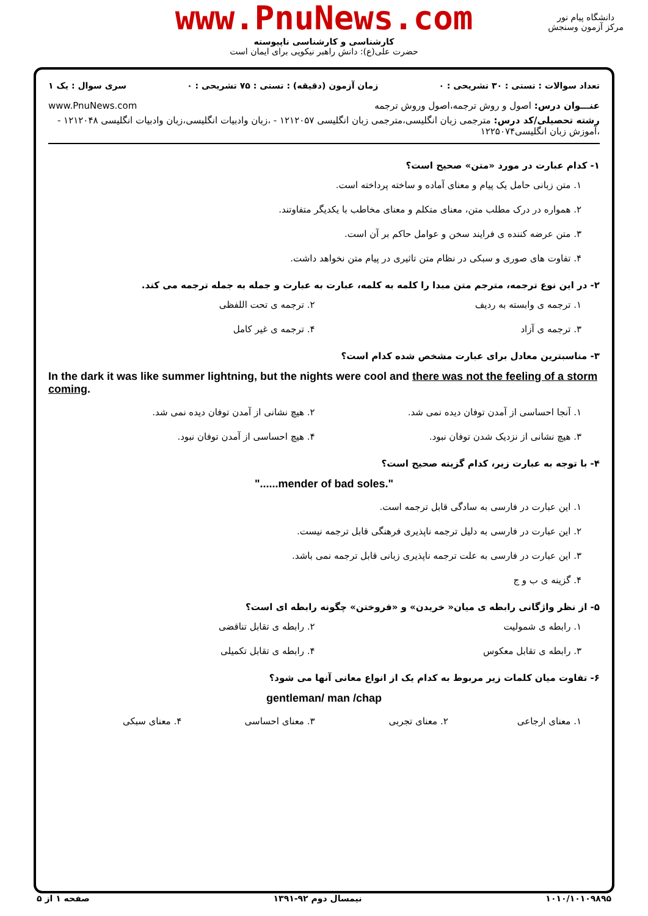www.PnuNews.com
کارشناسی و کارشناسی ناپیوسته
حضرت علی(ع): دانش راهبر نیکویی برای ایمان است
دانشگاه پیام نور
مرکز آزمون وسنجش
تعداد سوالات : تستی : ۳۰ تشریحی : ۰ زمان آزمون (دقیقه) : تستی : ۷۵ تشریحی : ۰ سری سوال : یک ۱
عنـــوان درس: اصول و روش ترجمه،اصول وروش ترجمه www.PnuNews.com
رشته تحصیلی/کد درس: مترجمی زبان انگلیسی،مترجمی زبان انگلیسی ۱۲۱۲۰۵۷ - ،زبان وادبیات انگلیسی،زبان وادبیات انگلیسی ۱۲۱۲۰۴۸ - ،آموزش زبان انگلیسی۱۲۲۵۰۷۴
۱- کدام عبارت در مورد «متن» صحیح است؟
۱. متن زبانی حامل یک پیام و معنای آماده و ساخته پرداخته است.
۲. همواره در درک مطلب متن، معنای متکلم و معنای مخاطب با یکدیگر متفاوتند.
۳. متن عرضه کننده ی فرایند سخن و عوامل حاکم بر آن است.
۴. تفاوت های صوری و سبکی در نظام متن تاثیری در پیام متن نخواهد داشت.
۲- در این نوع ترجمه، مترجم متن مبدا را کلمه به کلمه، عبارت به عبارت و جمله به جمله ترجمه می کند.
۱. ترجمه ی وابسته به ردیف ۲. ترجمه ی تحت اللفظی
۳. ترجمه ی آزاد ۴. ترجمه ی غیر کامل
۳- مناسبترین معادل برای عبارت مشخص شده کدام است؟
In the dark it was like summer lightning, but the nights were cool and there was not the feeling of a storm coming.
۱. آنجا احساسی از آمدن توفان دیده نمی شد.
۲. هیچ نشانی از آمدن توفان دیده نمی شد.
۳. هیچ نشانی از نزدیک شدن توفان نبود.
۴. هیچ احساسی از آمدن توفان نبود.
۴- با توجه به عبارت زیر، کدام گزینه صحیح است؟
"......mender of bad soles."
۱. این عبارت در فارسی به سادگی قابل ترجمه است.
۲. این عبارت در فارسی به دلیل ترجمه ناپذیری فرهنگی قابل ترجمه نیست.
۳. این عبارت در فارسی به علت ترجمه ناپذیری زبانی قابل ترجمه نمی باشد.
۴. گزینه ی ب و ج
۵- از نظر واژگانی رابطه ی میان« خریدن» و «فروختن» چگونه رابطه ای است؟
۱. رابطه ی شمولیت ۲. رابطه ی تقابل تناقضی
۳. رابطه ی تقابل معکوس ۴. رابطه ی تقابل تکمیلی
۶- تفاوت میان کلمات زیر مربوط به کدام یک از انواع معانی آنها می شود؟
gentleman/ man /chap
۱. معنای ارجاعی ۲. معنای تجربی ۳. معنای احساسی ۴. معنای سبکی
۱۰۱۰/۱۰۱۰۹۸۹۵ نیمسال دوم ۹۲-۱۳۹۱ صفحه ۱ از ۵